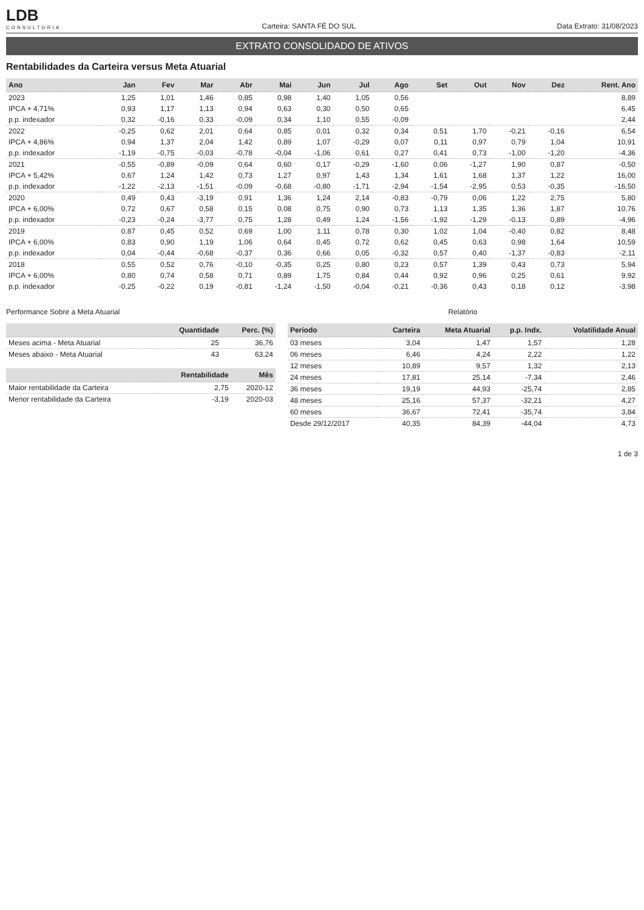LDB
CONSULTORIA
Carteira: SANTA FÉ DO SUL
Data Extrato: 31/08/2023
EXTRATO CONSOLIDADO DE ATIVOS
Rentabilidades da Carteira versus Meta Atuarial
| Ano | Jan | Fev | Mar | Abr | Mai | Jun | Jul | Ago | Set | Out | Nov | Dez | Rent. Ano |
| --- | --- | --- | --- | --- | --- | --- | --- | --- | --- | --- | --- | --- | --- |
| 2023 | 1,25 | 1,01 | 1,46 | 0,85 | 0,98 | 1,40 | 1,05 | 0,56 | | | | | 8,89 |
| IPCA + 4,71% | 0,93 | 1,17 | 1,13 | 0,94 | 0,63 | 0,30 | 0,50 | 0,65 | | | | | 6,45 |
| p.p. indexador | 0,32 | -0,16 | 0,33 | -0,09 | 0,34 | 1,10 | 0,55 | -0,09 | | | | | 2,44 |
| 2022 | -0,25 | 0,62 | 2,01 | 0,64 | 0,85 | 0,01 | 0,32 | 0,34 | 0,51 | 1,70 | -0,21 | -0,16 | 6,54 |
| IPCA + 4,86% | 0,94 | 1,37 | 2,04 | 1,42 | 0,89 | 1,07 | -0,29 | 0,07 | 0,11 | 0,97 | 0,79 | 1,04 | 10,91 |
| p.p. indexador | -1,19 | -0,75 | -0,03 | -0,78 | -0,04 | -1,06 | 0,61 | 0,27 | 0,41 | 0,73 | -1,00 | -1,20 | -4,36 |
| 2021 | -0,55 | -0,89 | -0,09 | 0,64 | 0,60 | 0,17 | -0,29 | -1,60 | 0,06 | -1,27 | 1,90 | 0,87 | -0,50 |
| IPCA + 5,42% | 0,67 | 1,24 | 1,42 | 0,73 | 1,27 | 0,97 | 1,43 | 1,34 | 1,61 | 1,68 | 1,37 | 1,22 | 16,00 |
| p.p. indexador | -1,22 | -2,13 | -1,51 | -0,09 | -0,68 | -0,80 | -1,71 | -2,94 | -1,54 | -2,95 | 0,53 | -0,35 | -16,50 |
| 2020 | 0,49 | 0,43 | -3,19 | 0,91 | 1,36 | 1,24 | 2,14 | -0,83 | -0,79 | 0,06 | 1,22 | 2,75 | 5,80 |
| IPCA + 6,00% | 0,72 | 0,67 | 0,58 | 0,15 | 0,08 | 0,75 | 0,90 | 0,73 | 1,13 | 1,35 | 1,36 | 1,87 | 10,76 |
| p.p. indexador | -0,23 | -0,24 | -3,77 | 0,75 | 1,28 | 0,49 | 1,24 | -1,56 | -1,92 | -1,29 | -0,13 | 0,89 | -4,96 |
| 2019 | 0,87 | 0,45 | 0,52 | 0,69 | 1,00 | 1,11 | 0,78 | 0,30 | 1,02 | 1,04 | -0,40 | 0,82 | 8,48 |
| IPCA + 6,00% | 0,83 | 0,90 | 1,19 | 1,06 | 0,64 | 0,45 | 0,72 | 0,62 | 0,45 | 0,63 | 0,98 | 1,64 | 10,59 |
| p.p. indexador | 0,04 | -0,44 | -0,68 | -0,37 | 0,36 | 0,66 | 0,05 | -0,32 | 0,57 | 0,40 | -1,37 | -0,83 | -2,11 |
| 2018 | 0,55 | 0,52 | 0,76 | -0,10 | -0,35 | 0,25 | 0,80 | 0,23 | 0,57 | 1,39 | 0,43 | 0,73 | 5,94 |
| IPCA + 6,00% | 0,80 | 0,74 | 0,58 | 0,71 | 0,89 | 1,75 | 0,84 | 0,44 | 0,92 | 0,96 | 0,25 | 0,61 | 9,92 |
| p.p. indexador | -0,25 | -0,22 | 0,19 | -0,81 | -1,24 | -1,50 | -0,04 | -0,21 | -0,36 | 0,43 | 0,18 | 0,12 | -3,98 |
Performance Sobre a Meta Atuarial
| | Quantidade | Perc. (%) |
| --- | --- | --- |
| Meses acima - Meta Atuarial | 25 | 36,76 |
| Meses abaixo - Meta Atuarial | 43 | 63,24 |
| | Rentabilidade | Mês |
| --- | --- | --- |
| Maior rentabilidade da Carteira | 2,75 | 2020-12 |
| Menor rentabilidade da Carteira | -3,19 | 2020-03 |
Relatório
| Período | Carteira | Meta Atuarial | p.p. Indx. | Volatilidade Anual |
| --- | --- | --- | --- | --- |
| 03 meses | 3,04 | 1,47 | 1,57 | 1,28 |
| 06 meses | 6,46 | 4,24 | 2,22 | 1,22 |
| 12 meses | 10,89 | 9,57 | 1,32 | 2,13 |
| 24 meses | 17,81 | 25,14 | -7,34 | 2,46 |
| 36 meses | 19,19 | 44,93 | -25,74 | 2,85 |
| 48 meses | 25,16 | 57,37 | -32,21 | 4,27 |
| 60 meses | 36,67 | 72,41 | -35,74 | 3,84 |
| Desde 29/12/2017 | 40,35 | 84,39 | -44,04 | 4,73 |
1 de 3